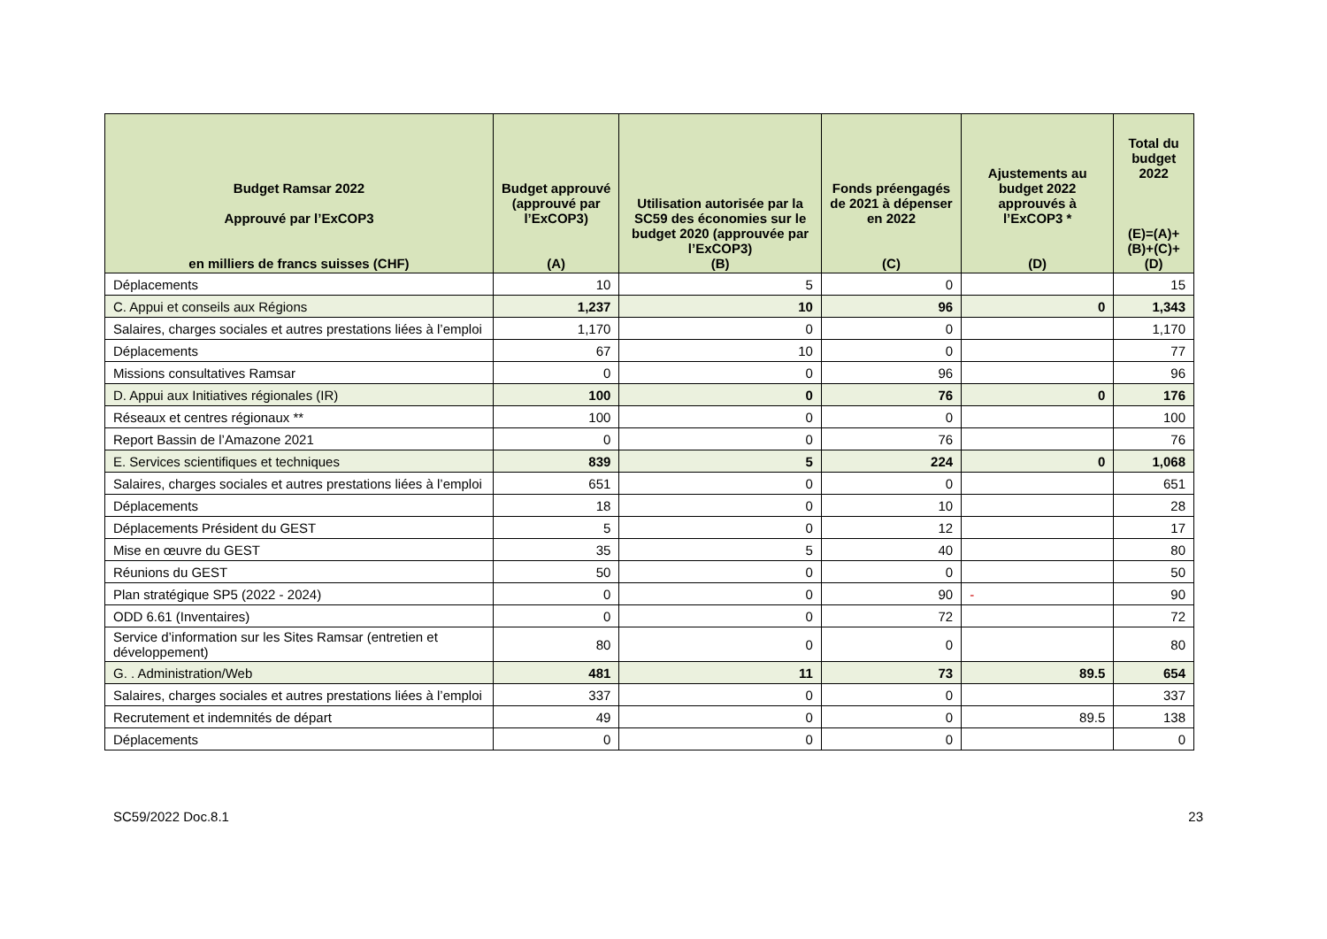| Budget Ramsar 2022 Approuvé par l’ExCOP3 en milliers de francs suisses (CHF) | Budget approuvé (approuvé par l’ExCOP3) (A) | Utilisation autorisée par la SC59 des économies sur le budget 2020 (approuvée par l’ExCOP3) (B) | Fonds préengagés de 2021 à dépenser en 2022 (C) | Ajustements au budget 2022 approuvés à l’ExCOP3 * (D) | Total du budget 2022 (E)=(A)+(B)+(C)+(D) |
| --- | --- | --- | --- | --- | --- |
| Déplacements | 10 | 5 | 0 | | 15 |
| C. Appui et conseils aux Régions | 1,237 | 10 | 96 | 0 | 1,343 |
| Salaires, charges sociales et autres prestations liées à l’emploi | 1,170 | 0 | 0 | | 1,170 |
| Déplacements | 67 | 10 | 0 | | 77 |
| Missions consultatives Ramsar | 0 | 0 | 96 | | 96 |
| D. Appui aux Initiatives régionales (IR) | 100 | 0 | 76 | 0 | 176 |
| Réseaux et centres régionaux ** | 100 | 0 | 0 | | 100 |
| Report Bassin de l’Amazone 2021 | 0 | 0 | 76 | | 76 |
| E. Services scientifiques et techniques | 839 | 5 | 224 | 0 | 1,068 |
| Salaires, charges sociales et autres prestations liées à l’emploi | 651 | 0 | 0 | | 651 |
| Déplacements | 18 | 0 | 10 | | 28 |
| Déplacements Président du GEST | 5 | 0 | 12 | | 17 |
| Mise en œuvre du GEST | 35 | 5 | 40 | | 80 |
| Réunions du GEST | 50 | 0 | 0 | | 50 |
| Plan stratégique SP5 (2022 - 2024) | 0 | 0 | 90 | - | 90 |
| ODD 6.61 (Inventaires) | 0 | 0 | 72 | | 72 |
| Service d’information sur les Sites Ramsar (entretien et développement) | 80 | 0 | 0 | | 80 |
| G. . Administration/Web | 481 | 11 | 73 | 89.5 | 654 |
| Salaires, charges sociales et autres prestations liées à l’emploi | 337 | 0 | 0 | | 337 |
| Recrutement et indemnités de départ | 49 | 0 | 0 | 89.5 | 138 |
| Déplacements | 0 | 0 | 0 | | 0 |
SC59/2022 Doc.8.1 23